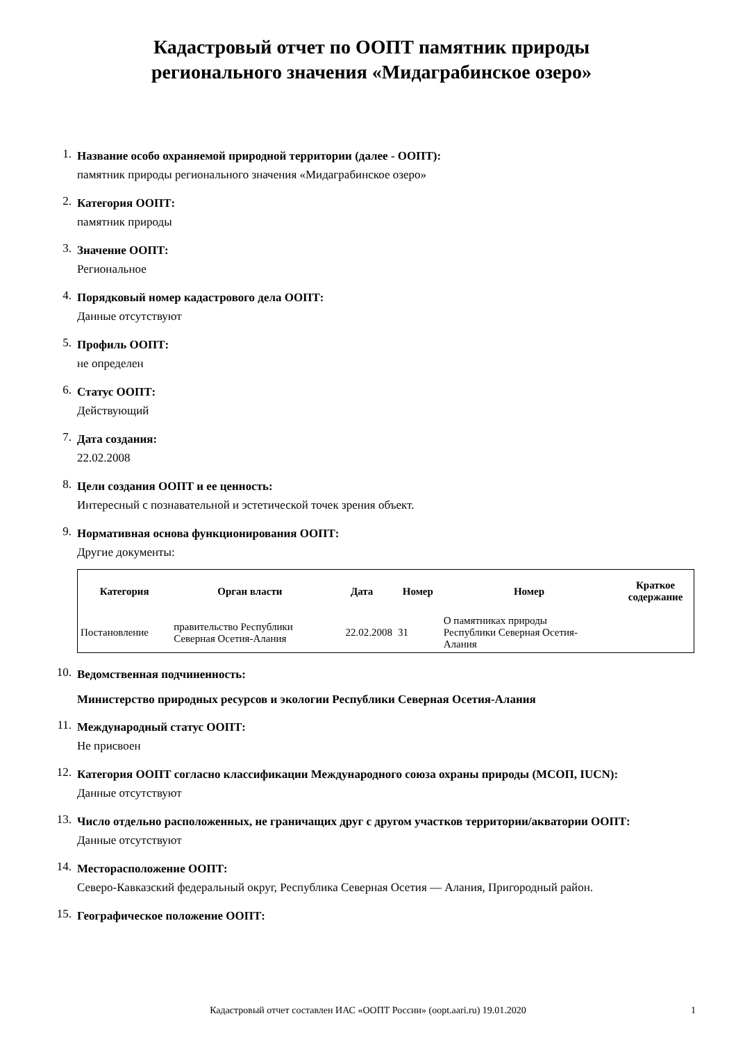Кадастровый отчет по ООПТ памятник природы
регионального значения «Мидаграбинское озеро»
1.
Название особо охраняемой природной территории (далее - ООПТ):
памятник природы регионального значения «Мидаграбинское озеро»
2.
Категория ООПТ:
памятник природы
3.
Значение ООПТ:
Региональное
4.
Порядковый номер кадастрового дела ООПТ:
Данные отсутствуют
5.
Профиль ООПТ:
не определен
6.
Статус ООПТ:
Действующий
7.
Дата создания:
22.02.2008
8.
Цели создания ООПТ и ее ценность:
Интересный с познавательной и эстетической точек зрения объект.
9.
Нормативная основа функционирования ООПТ:
Другие документы:
| Категория | Орган власти | Дата | Номер | Номер | Краткое содержание |
| --- | --- | --- | --- | --- | --- |
| Постановление | правительство Республики Северная Осетия-Алания | 22.02.2008 | 31 | О памятниках природы Республики Северная Осетия- Алания | |
10.
Ведомственная подчиненность:
Министерство природных ресурсов и экологии Республики Северная Осетия-Алания
11.
Международный статус ООПТ:
Не присвоен
12.
Категория ООПТ согласно классификации Международного союза охраны природы (МСОП, IUCN):
Данные отсутствуют
13.
Число отдельно расположенных, не граничащих друг с другом участков территории/акватории ООПТ:
Данные отсутствуют
14.
Месторасположение ООПТ:
Северо-Кавказский федеральный округ, Республика Северная Осетия — Алания, Пригородный район.
15.
Географическое положение ООПТ:
Кадастровый отчет составлен ИАС «ООПТ России» (oopt.aari.ru) 19.01.2020
1